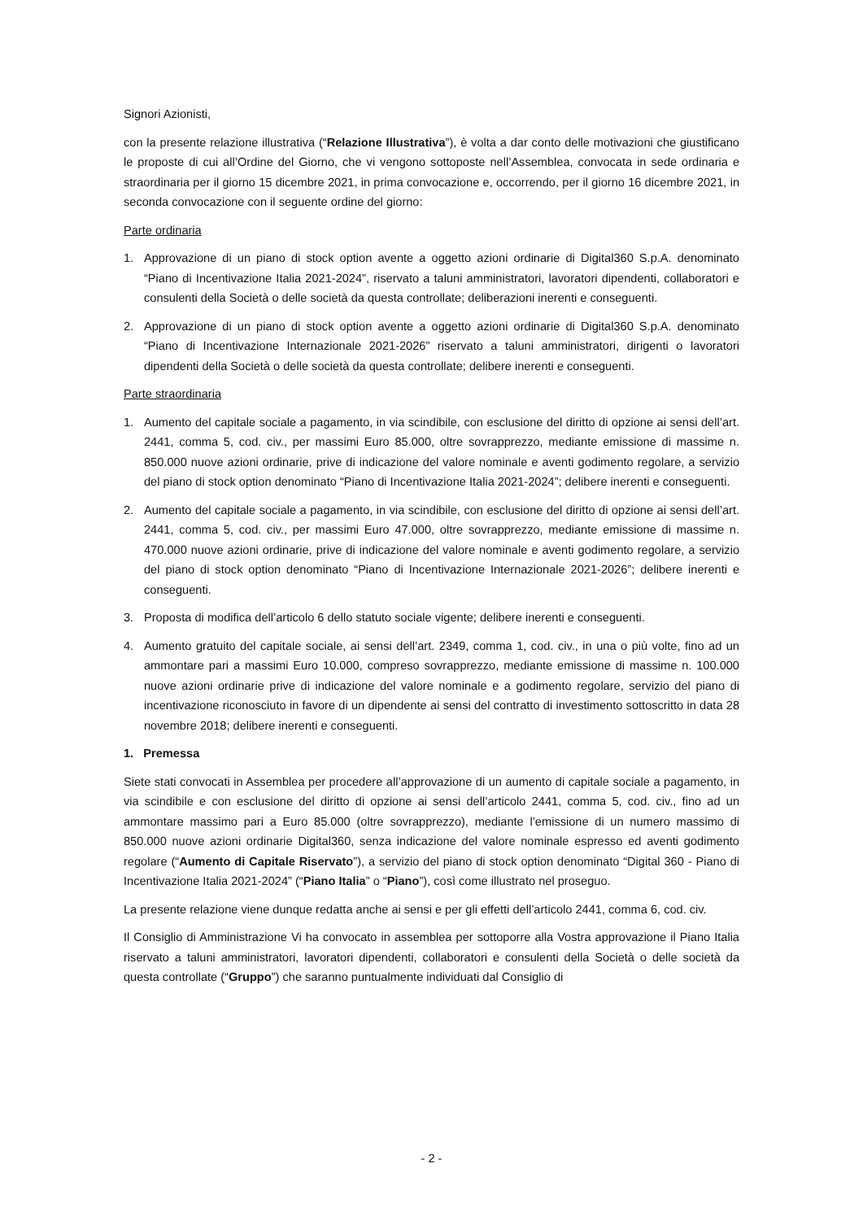Signori Azionisti,
con la presente relazione illustrativa (“Relazione Illustrativa”), è volta a dar conto delle motivazioni che giustificano le proposte di cui all’Ordine del Giorno, che vi vengono sottoposte nell’Assemblea, convocata in sede ordinaria e straordinaria per il giorno 15 dicembre 2021, in prima convocazione e, occorrendo, per il giorno 16 dicembre 2021, in seconda convocazione con il seguente ordine del giorno:
Parte ordinaria
1. Approvazione di un piano di stock option avente a oggetto azioni ordinarie di Digital360 S.p.A. denominato “Piano di Incentivazione Italia 2021-2024”, riservato a taluni amministratori, lavoratori dipendenti, collaboratori e consulenti della Società o delle società da questa controllate; deliberazioni inerenti e conseguenti.
2. Approvazione di un piano di stock option avente a oggetto azioni ordinarie di Digital360 S.p.A. denominato “Piano di Incentivazione Internazionale 2021-2026” riservato a taluni amministratori, dirigenti o lavoratori dipendenti della Società o delle società da questa controllate; delibere inerenti e conseguenti.
Parte straordinaria
1. Aumento del capitale sociale a pagamento, in via scindibile, con esclusione del diritto di opzione ai sensi dell’art. 2441, comma 5, cod. civ., per massimi Euro 85.000, oltre sovrapprezzo, mediante emissione di massime n. 850.000 nuove azioni ordinarie, prive di indicazione del valore nominale e aventi godimento regolare, a servizio del piano di stock option denominato “Piano di Incentivazione Italia 2021-2024”; delibere inerenti e conseguenti.
2. Aumento del capitale sociale a pagamento, in via scindibile, con esclusione del diritto di opzione ai sensi dell’art. 2441, comma 5, cod. civ., per massimi Euro 47.000, oltre sovrapprezzo, mediante emissione di massime n. 470.000 nuove azioni ordinarie, prive di indicazione del valore nominale e aventi godimento regolare, a servizio del piano di stock option denominato “Piano di Incentivazione Internazionale 2021-2026”; delibere inerenti e conseguenti.
3. Proposta di modifica dell’articolo 6 dello statuto sociale vigente; delibere inerenti e conseguenti.
4. Aumento gratuito del capitale sociale, ai sensi dell’art. 2349, comma 1, cod. civ., in una o più volte, fino ad un ammontare pari a massimi Euro 10.000, compreso sovrapprezzo, mediante emissione di massime n. 100.000 nuove azioni ordinarie prive di indicazione del valore nominale e a godimento regolare, servizio del piano di incentivazione riconosciuto in favore di un dipendente ai sensi del contratto di investimento sottoscritto in data 28 novembre 2018; delibere inerenti e conseguenti.
1. Premessa
Siete stati convocati in Assemblea per procedere all’approvazione di un aumento di capitale sociale a pagamento, in via scindibile e con esclusione del diritto di opzione ai sensi dell’articolo 2441, comma 5, cod. civ., fino ad un ammontare massimo pari a Euro 85.000 (oltre sovrapprezzo), mediante l’emissione di un numero massimo di 850.000 nuove azioni ordinarie Digital360, senza indicazione del valore nominale espresso ed aventi godimento regolare (“Aumento di Capitale Riservato”), a servizio del piano di stock option denominato “Digital 360 - Piano di Incentivazione Italia 2021-2024” (“Piano Italia” o “Piano”), così come illustrato nel proseguo.
La presente relazione viene dunque redatta anche ai sensi e per gli effetti dell’articolo 2441, comma 6, cod. civ.
Il Consiglio di Amministrazione Vi ha convocato in assemblea per sottoporre alla Vostra approvazione il Piano Italia riservato a taluni amministratori, lavoratori dipendenti, collaboratori e consulenti della Società o delle società da questa controllate (“Gruppo”) che saranno puntualmente individuati dal Consiglio di
- 2 -